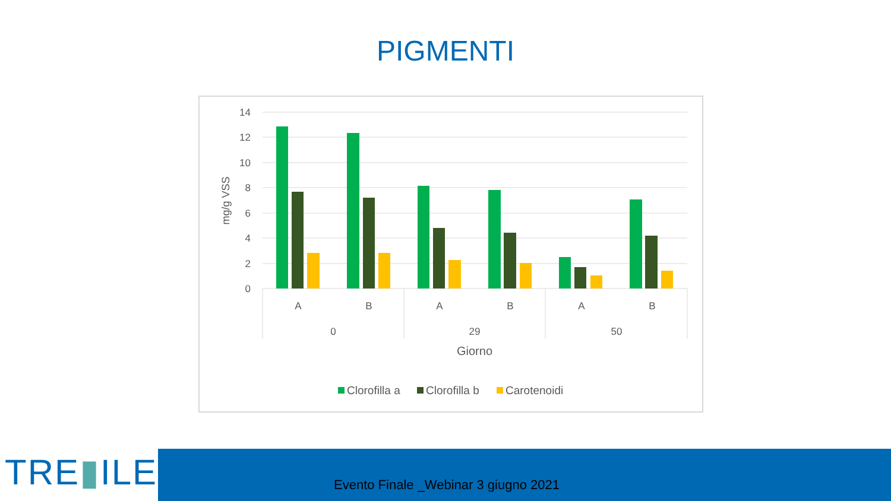PIGMENTI
14
12
10
8
6
4
2
0
A
B
A
B
A
B
0
29
50
Giorno
mg/g VSS
Clorofilla a
Clorofilla b
Carotenoidi
TRE▮ILE Evento Finale _Webinar 3 giugno 2021